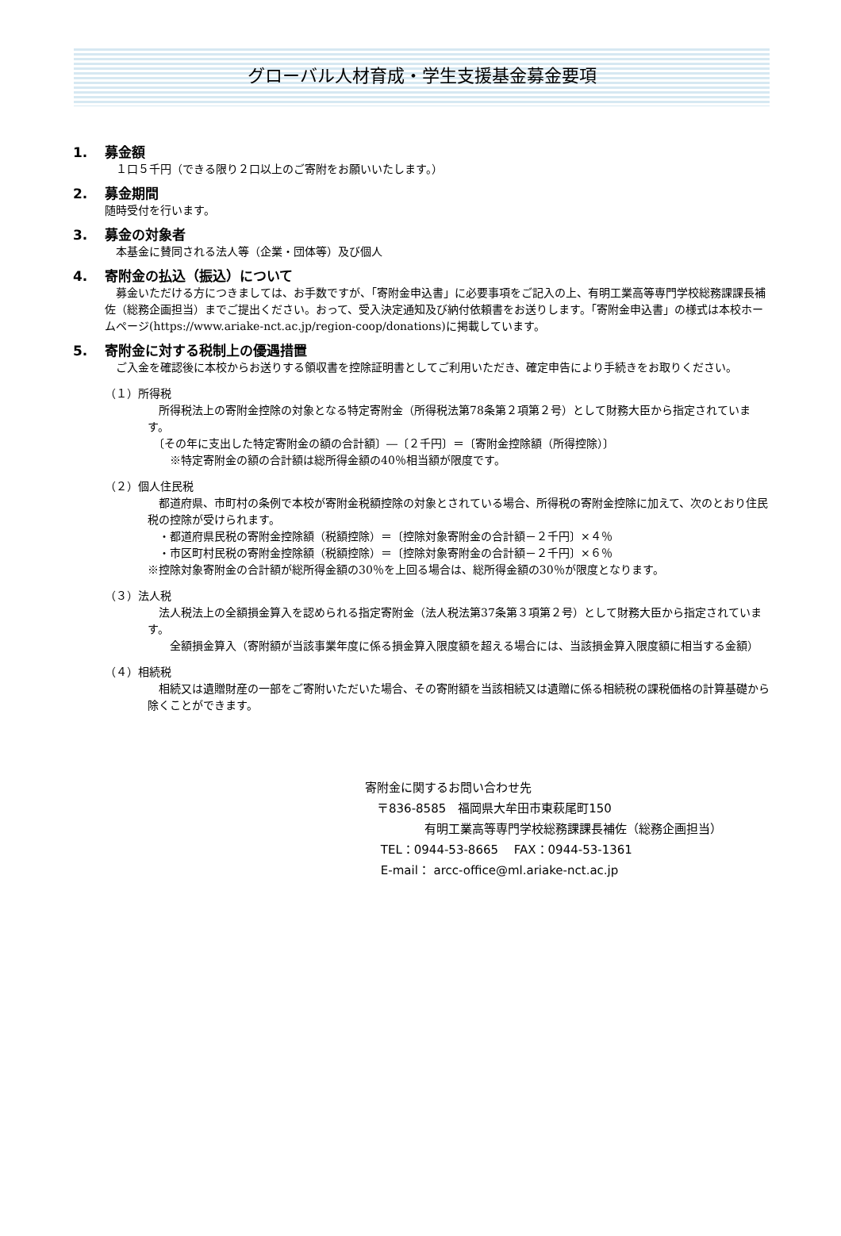グローバル人材育成・学生支援基金募金要項
1. 募金額
　１口５千円（できる限り２口以上のご寄附をお願いいたします。）
2. 募金期間
随時受付を行います。
3. 募金の対象者
　本基金に賛同される法人等（企業・団体等）及び個人
4. 寄附金の払込（振込）について
　募金いただける方につきましては、お手数ですが、「寄附金申込書」に必要事項をご記入の上、有明工業高等専門学校総務課課長補佐（総務企画担当）までご提出ください。おって、受入決定通知及び納付依頼書をお送りします。「寄附金申込書」の様式は本校ホームページ(https://www.ariake-nct.ac.jp/region-coop/donations)に掲載しています。
5. 寄附金に対する税制上の優遇措置
　ご入金を確認後に本校からお送りする領収書を控除証明書としてご利用いただき、確定申告により手続きをお取りください。
（１）所得税
　所得税法上の寄附金控除の対象となる特定寄附金（所得税法第78条第２項第２号）として財務大臣から指定されています。
　〔その年に支出した特定寄附金の額の合計額〕―〔２千円〕＝〔寄附金控除額（所得控除）〕
　　※特定寄附金の額の合計額は総所得金額の40％相当額が限度です。
（２）個人住民税
　都道府県、市町村の条例で本校が寄附金税額控除の対象とされている場合、所得税の寄附金控除に加えて、次のとおり住民税の控除が受けられます。
　・都道府県民税の寄附金控除額（税額控除）＝〔控除対象寄附金の合計額－２千円〕×４％
　・市区町村民税の寄附金控除額（税額控除）＝〔控除対象寄附金の合計額－２千円〕×６％
※控除対象寄附金の合計額が総所得金額の30％を上回る場合は、総所得金額の30％が限度となります。
（３）法人税
　法人税法上の全額損金算入を認められる指定寄附金（法人税法第37条第３項第２号）として財務大臣から指定されています。
　　全額損金算入（寄附額が当該事業年度に係る損金算入限度額を超える場合には、当該損金算入限度額に相当する金額）
（４）相続税
　相続又は遺贈財産の一部をご寄附いただいた場合、その寄附額を当該相続又は遺贈に係る相続税の課税価格の計算基礎から除くことができます。
寄附金に関するお問い合わせ先
　〒836-8585　福岡県大牟田市東萩尾町150
　　　　　有明工業高等専門学校総務課課長補佐（総務企画担当）
　 TEL：0944-53-8665　 FAX：0944-53-1361
　 E-mail： arcc-office@ml.ariake-nct.ac.jp